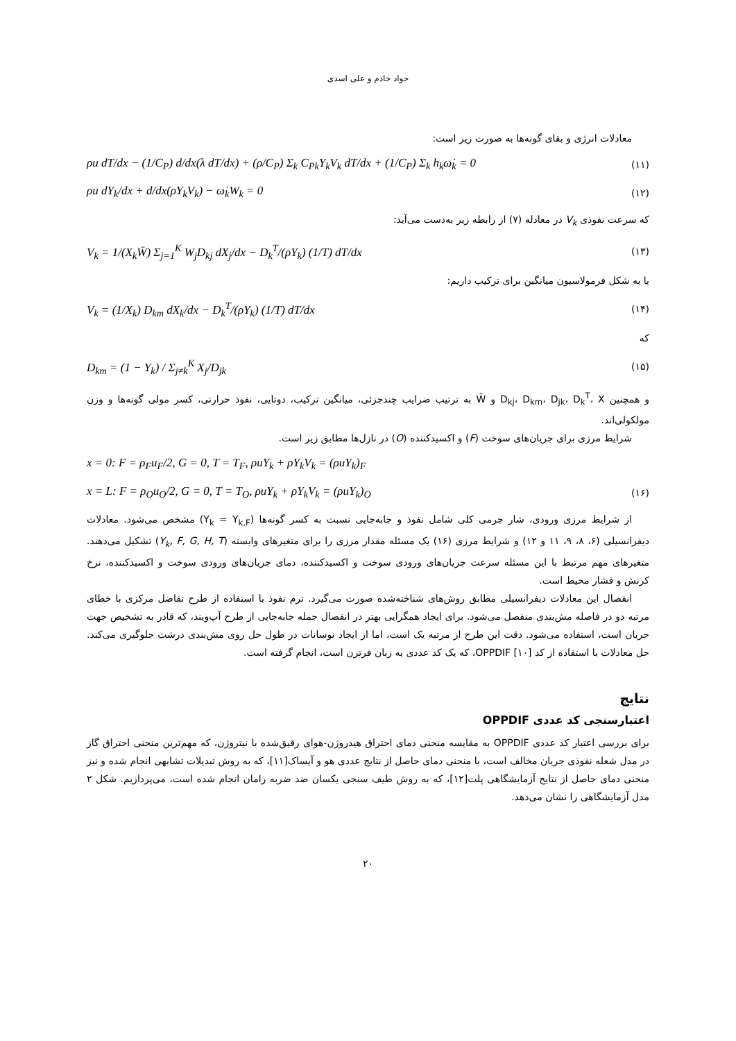جواد خادم و علی اسدی
معادلات انرژی و بقای گونه‌ها به صورت زیر است:
ρu dT/dx − (1/C<sub>P</sub>) d/dx(λ dT/dx) + (ρ/C<sub>P</sub>) Σ<sub>k</sub> C<sub>Pk</sub>Y<sub>k</sub>V<sub>k</sub> dT/dx + (1/C<sub>P</sub>) Σ<sub>k</sub> h<sub>k</sub>ω̇<sub>k</sub> = 0 (۱۱)
ρu dY<sub>k</sub>/dx + d/dx(ρY<sub>k</sub>V<sub>k</sub>) − ω̇<sub>k</sub>W<sub>k</sub> = 0 (۱۲)
که سرعت نفوذی V<sub>k</sub> در معادله (۷) از رابطه زیر به‌دست می‌آید:
V<sub>k</sub> = 1/(X<sub>k</sub>W̄) Σ<sub>j=1</sub><sup>K</sup> W<sub>j</sub>D<sub>kj</sub> dX<sub>j</sub>/dx − D<sub>k</sub><sup>T</sup>/(ρY<sub>k</sub>) (1/T) dT/dx (۱۳)
یا به شکل فرمولاسیون میانگین برای ترکیب داریم:
V<sub>k</sub> = (1/X<sub>k</sub>) D<sub>km</sub> dX<sub>k</sub>/dx − D<sub>k</sub><sup>T</sup>/(ρY<sub>k</sub>) (1/T) dT/dx (۱۴)
که
D<sub>km</sub> = (1 − Y<sub>k</sub>) / Σ<sub>j≠k</sub><sup>K</sup> X<sub>j</sub>/D<sub>jk</sub> (۱۵)
و همچنین D<sub>kj</sub>، D<sub>km</sub>، D<sub>jk</sub>، D<sub>k</sub><sup>T</sup>، X و W̄ به ترتیب ضرایب چندجزئی، میانگین ترکیب، دوتایی، نفوذ حرارتی، کسر مولی گونه‌ها و وزن مولکولی‌اند.
شرایط مرزی برای جریان‌های سوخت (F) و اکسیدکننده (O) در نازل‌ها مطابق زیر است.
x = 0: F = ρ<sub>F</sub>u<sub>F</sub>/2, G = 0, T = T<sub>F</sub>, ρuY<sub>k</sub> + ρY<sub>k</sub>V<sub>k</sub> = (ρuY<sub>k</sub>)<sub>F</sub>
x = L: F = ρ<sub>O</sub>u<sub>O</sub>/2, G = 0, T = T<sub>O</sub>, ρuY<sub>k</sub> + ρY<sub>k</sub>V<sub>k</sub> = (ρuY<sub>k</sub>)<sub>O</sub> (۱۶)
از شرایط مرزی ورودی، شار جرمی کلی شامل نفوذ و جابه‌جایی نسبت به کسر گونه‌ها (Y<sub>k</sub> = Y<sub>k,F</sub>) مشخص می‌شود. معادلات دیفرانسیلی (۶، ۸، ۹، ۱۱ و ۱۲) و شرایط مرزی (۱۶) یک مسئله مقدار مرزی را برای متغیرهای وابسته (Y<sub>k</sub>, F, G, H, T) تشکیل می‌دهند. متغیرهای مهم مرتبط با این مسئله سرعت جریان‌های ورودی سوخت و اکسیدکننده، دمای جریان‌های ورودی سوخت و اکسیدکننده، نرخ کرنش و فشار محیط است.
انفصال این معادلات دیفرانسیلی مطابق روش‌های شناخته‌شده صورت می‌گیرد. ترم نفوذ با استفاده از طرح تفاضل مرکزی با خطای مرتبه دو در فاصله مش‌بندی منفصل می‌شود. برای ایجاد همگرایی بهتر در انفصال جمله جابه‌جایی از طرح آپ‌ویند، که قادر به تشخیص جهت جریان است، استفاده می‌شود. دقت این طرح از مرتبه یک است، اما از ایجاد نوسانات در طول حل روی مش‌بندی درشت جلوگیری می‌کند. حل معادلات با استفاده از کد OPPDIF [۱۰]، که یک کد عددی به زبان فرترن است، انجام گرفته است.
نتایج
اعتبارسنجی کد عددی OPPDIF
برای بررسی اعتبار کد عددی OPPDIF به مقایسه منحنی دمای احتراق هیدروژن-هوای رقیق‌شده با نیتروژن، که مهم‌ترین منحنی احتراق گاز در مدل شعله نفوذی جریان مخالف است، با منحنی دمای حاصل از نتایج عددی هو و آیساک[۱۱]، که به روش تبدیلات تشابهی انجام شده و نیز منحنی دمای حاصل از نتایج آزمایشگاهی پلت[۱۲]، که به روش طیف سنجی یکسان ضد ضربه رامان انجام شده است، می‌پردازیم. شکل ۲ مدل آزمایشگاهی را نشان می‌دهد.
۲۰